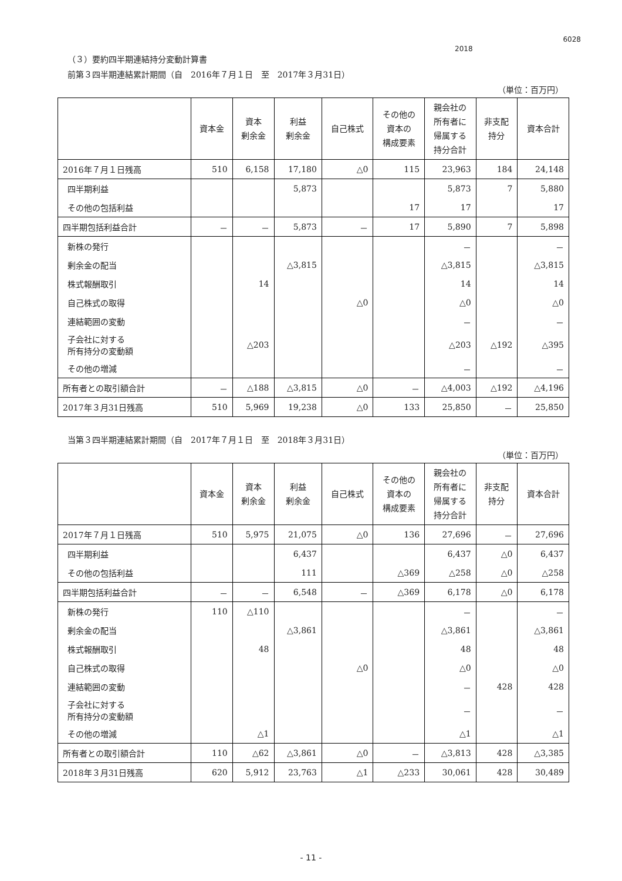2018
6028
（３）要約四半期連結持分変動計算書
前第３四半期連結累計期間（自　2016年７月１日　至　2017年３月31日）
（単位：百万円）
| | 資本金 | 資本 剰余金 | 利益 剰余金 | 自己株式 | その他の 資本の 構成要素 | 親会社の 所有者に 帰属する 持分合計 | 非支配 持分 | 資本合計 |
| --- | --- | --- | --- | --- | --- | --- | --- | --- |
| 2016年７月１日残高 | 510 | 6,158 | 17,180 | △0 | 115 | 23,963 | 184 | 24,148 |
| 四半期利益 | | | 5,873 | | | 5,873 | 7 | 5,880 |
| その他の包括利益 | | | | | 17 | 17 | | 17 |
| 四半期包括利益合計 | － | － | 5,873 | － | 17 | 5,890 | 7 | 5,898 |
| 新株の発行 | | | | | | － | | － |
| 剰余金の配当 | | | △3,815 | | | △3,815 | | △3,815 |
| 株式報酬取引 | | 14 | | | | 14 | | 14 |
| 自己株式の取得 | | | | △0 | | △0 | | △0 |
| 連結範囲の変動 | | | | | | － | | － |
| 子会社に対する 所有持分の変動額 | | △203 | | | | △203 | △192 | △395 |
| その他の増減 | | | | | | － | | － |
| 所有者との取引額合計 | － | △188 | △3,815 | △0 | － | △4,003 | △192 | △4,196 |
| 2017年３月31日残高 | 510 | 5,969 | 19,238 | △0 | 133 | 25,850 | － | 25,850 |
当第３四半期連結累計期間（自　2017年７月１日　至　2018年３月31日）
（単位：百万円）
| | 資本金 | 資本 剰余金 | 利益 剰余金 | 自己株式 | その他の 資本の 構成要素 | 親会社の 所有者に 帰属する 持分合計 | 非支配 持分 | 資本合計 |
| --- | --- | --- | --- | --- | --- | --- | --- | --- |
| 2017年７月１日残高 | 510 | 5,975 | 21,075 | △0 | 136 | 27,696 | － | 27,696 |
| 四半期利益 | | | 6,437 | | | 6,437 | △0 | 6,437 |
| その他の包括利益 | | | 111 | | △369 | △258 | △0 | △258 |
| 四半期包括利益合計 | － | － | 6,548 | － | △369 | 6,178 | △0 | 6,178 |
| 新株の発行 | 110 | △110 | | | | － | | － |
| 剰余金の配当 | | | △3,861 | | | △3,861 | | △3,861 |
| 株式報酬取引 | | 48 | | | | 48 | | 48 |
| 自己株式の取得 | | | | △0 | | △0 | | △0 |
| 連結範囲の変動 | | | | | | － | 428 | 428 |
| 子会社に対する 所有持分の変動額 | | | | | | － | | － |
| その他の増減 | | △1 | | | | △1 | | △1 |
| 所有者との取引額合計 | 110 | △62 | △3,861 | △0 | － | △3,813 | 428 | △3,385 |
| 2018年３月31日残高 | 620 | 5,912 | 23,763 | △1 | △233 | 30,061 | 428 | 30,489 |
- 11 -